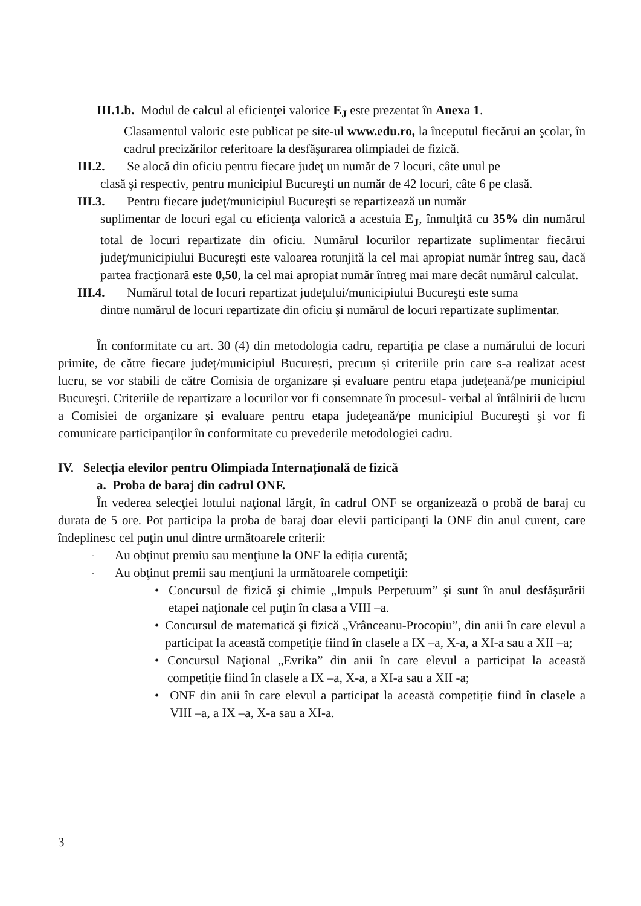III.1.b. Modul de calcul al eficienţei valorice E<sub>J</sub> este prezentat în Anexa 1.
Clasamentul valoric este publicat pe site-ul www.edu.ro, la începutul fiecărui an şcolar, în cadrul precizărilor referitoare la desfăşurarea olimpiadei de fizică.
III.2. Se alocă din oficiu pentru fiecare judeţ un număr de 7 locuri, câte unul pe
clasă şi respectiv, pentru municipiul Bucureşti un număr de 42 locuri, câte 6 pe clasă.
III.3. Pentru fiecare judeţ/municipiul Bucureşti se repartizează un număr
suplimentar de locuri egal cu eficienţa valorică a acestuia E<sub>J</sub>, înmulţită cu 35% din numărul total de locuri repartizate din oficiu. Numărul locurilor repartizate suplimentar fiecărui judeţ/municipiului Bucureşti este valoarea rotunjită la cel mai apropiat număr întreg sau, dacă partea fracţionară este 0,50, la cel mai apropiat număr întreg mai mare decât numărul calculat.
III.4. Numărul total de locuri repartizat judeţului/municipiului Bucureşti este suma
dintre numărul de locuri repartizate din oficiu şi numărul de locuri repartizate suplimentar.
În conformitate cu art. 30 (4) din metodologia cadru, repartiția pe clase a numărului de locuri primite, de către fiecare județ/municipiul București, precum și criteriile prin care s-a realizat acest lucru, se vor stabili de către Comisia de organizare și evaluare pentru etapa judeţeană/pe municipiul Bucureşti. Criteriile de repartizare a locurilor vor fi consemnate în procesul- verbal al întâlnirii de lucru a Comisiei de organizare și evaluare pentru etapa judeţeană/pe municipiul Bucureşti şi vor fi comunicate participanţilor în conformitate cu prevederile metodologiei cadru.
IV. Selecția elevilor pentru Olimpiada Internațională de fizică
a. Proba de baraj din cadrul ONF.
În vederea selecţiei lotului naţional lărgit, în cadrul ONF se organizează o probă de baraj cu durata de 5 ore. Pot participa la proba de baraj doar elevii participanţi la ONF din anul curent, care îndeplinesc cel puţin unul dintre următoarele criterii:
- Au obținut premiu sau menţiune la ONF la ediția curentă;
- Au obţinut premii sau menţiuni la următoarele competiţii:
• Concursul de fizică şi chimie „Impuls Perpetuum” şi sunt în anul desfăşurării etapei naţionale cel puţin în clasa a VIII –a.
• Concursul de matematică şi fizică „Vrânceanu-Procopiu”, din anii în care elevul a participat la această competiție fiind în clasele a IX –a, X-a, a XI-a sau a XII –a;
• Concursul Naţional „Evrika” din anii în care elevul a participat la această competiție fiind în clasele a IX –a, X-a, a XI-a sau a XII -a;
• ONF din anii în care elevul a participat la această competiție fiind în clasele a VIII –a, a IX –a, X-a sau a XI-a.
3